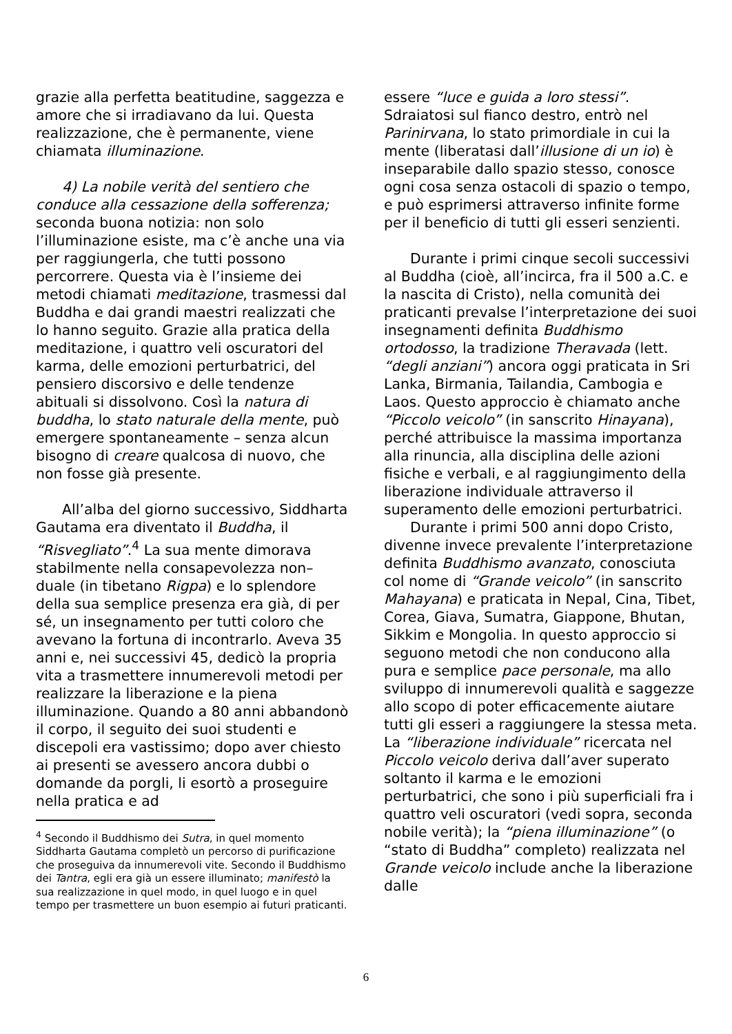grazie alla perfetta beatitudine, saggezza e amore che si irradiavano da lui. Questa realizzazione, che è permanente, viene chiamata illuminazione.
4) La nobile verità del sentiero che conduce alla cessazione della sofferenza; seconda buona notizia: non solo l’illuminazione esiste, ma c’è anche una via per raggiungerla, che tutti possono percorrere. Questa via è l’insieme dei metodi chiamati meditazione, trasmessi dal Buddha e dai grandi maestri realizzati che lo hanno seguito. Grazie alla pratica della meditazione, i quattro veli oscuratori del karma, delle emozioni perturbatrici, del pensiero discorsivo e delle tendenze abituali si dissolvono. Così la natura di buddha, lo stato naturale della mente, può emergere spontaneamente – senza alcun bisogno di creare qualcosa di nuovo, che non fosse già presente.
All’alba del giorno successivo, Siddharta Gautama era diventato il Buddha, il “Risvegliato”.<sup>4</sup> La sua mente dimorava stabilmente nella consapevolezza non–duale (in tibetano Rigpa) e lo splendore della sua semplice presenza era già, di per sé, un insegnamento per tutti coloro che avevano la fortuna di incontrarlo. Aveva 35 anni e, nei successivi 45, dedicò la propria vita a trasmettere innumerevoli metodi per realizzare la liberazione e la piena illuminazione. Quando a 80 anni abbandonò il corpo, il seguito dei suoi studenti e discepoli era vastissimo; dopo aver chiesto ai presenti se avessero ancora dubbi o domande da porgli, li esortò a proseguire nella pratica e ad
<sup>4</sup> Secondo il Buddhismo dei Sutra, in quel momento Siddharta Gautama completò un percorso di purificazione che proseguiva da innumerevoli vite. Secondo il Buddhismo dei Tantra, egli era già un essere illuminato; manifestò la sua realizzazione in quel modo, in quel luogo e in quel tempo per trasmettere un buon esempio ai futuri praticanti.
essere “luce e guida a loro stessi”. Sdraiatosi sul fianco destro, entrò nel Parinirvana, lo stato primordiale in cui la mente (liberatasi dall’illusione di un io) è inseparabile dallo spazio stesso, conosce ogni cosa senza ostacoli di spazio o tempo, e può esprimersi attraverso infinite forme per il beneficio di tutti gli esseri senzienti.
Durante i primi cinque secoli successivi al Buddha (cioè, all’incirca, fra il 500 a.C. e la nascita di Cristo), nella comunità dei praticanti prevalse l’interpretazione dei suoi insegnamenti definita Buddhismo ortodosso, la tradizione Theravada (lett. “degli anziani”) ancora oggi praticata in Sri Lanka, Birmania, Tailandia, Cambogia e Laos. Questo approccio è chiamato anche “Piccolo veicolo” (in sanscrito Hinayana), perché attribuisce la massima importanza alla rinuncia, alla disciplina delle azioni fisiche e verbali, e al raggiungimento della liberazione individuale attraverso il superamento delle emozioni perturbatrici.
Durante i primi 500 anni dopo Cristo, divenne invece prevalente l’interpretazione definita Buddhismo avanzato, conosciuta col nome di “Grande veicolo” (in sanscrito Mahayana) e praticata in Nepal, Cina, Tibet, Corea, Giava, Sumatra, Giappone, Bhutan, Sikkim e Mongolia. In questo approccio si seguono metodi che non conducono alla pura e semplice pace personale, ma allo sviluppo di innumerevoli qualità e saggezze allo scopo di poter efficacemente aiutare tutti gli esseri a raggiungere la stessa meta. La “liberazione individuale” ricercata nel Piccolo veicolo deriva dall’aver superato soltanto il karma e le emozioni perturbatrici, che sono i più superficiali fra i quattro veli oscuratori (vedi sopra, seconda nobile verità); la “piena illuminazione” (o “stato di Buddha” completo) realizzata nel Grande veicolo include anche la liberazione dalle
6